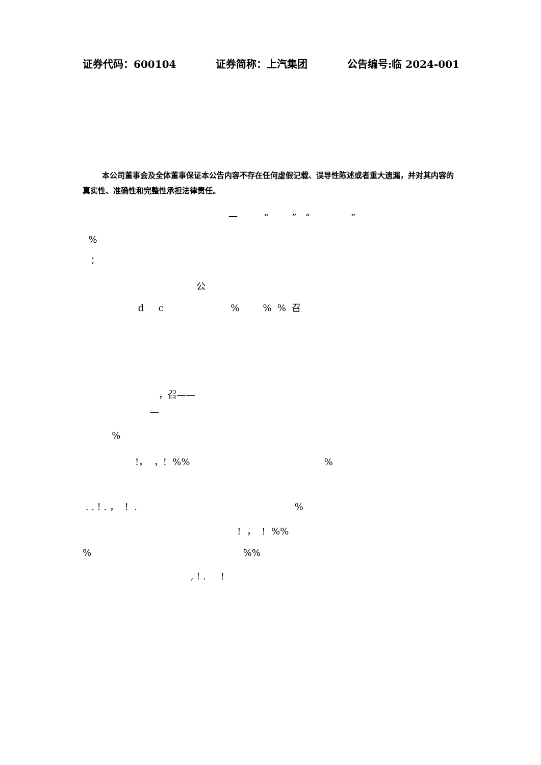证券代码：600104 证券简称：上汽集团 公告编号:临 2024-001
本公司董事会及全体董事保证本公告内容不存在任何虚假记载、误导性陈述或者重大遗漏，并对其内容的真实性、准确性和完整性承担法律责任。
一 “ ” “ ”
%
：
公
d c % % % 召
，召——
一
%
!， ，! %% %
. . ! . ， ! . %
! ， ! %%
% %%
, ! . !